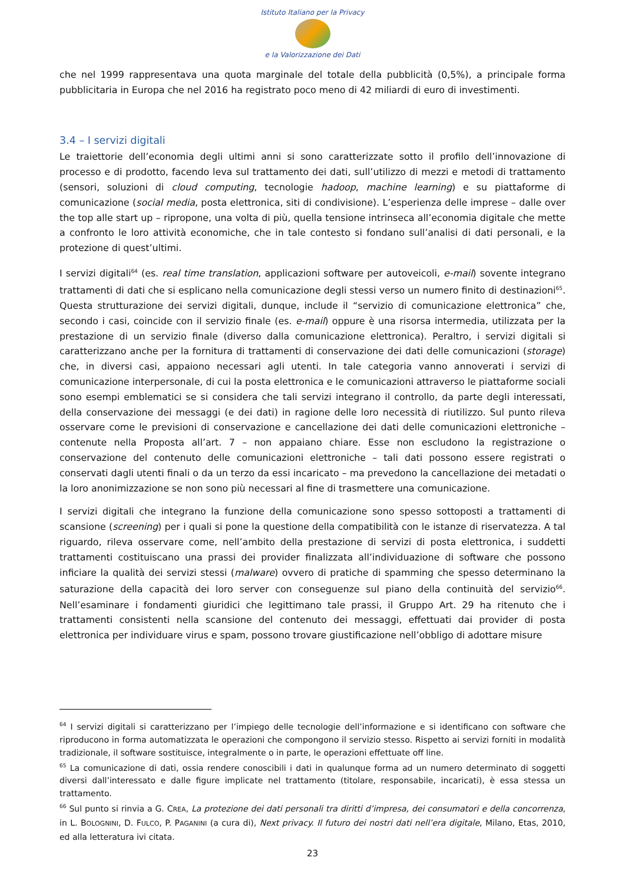Istituto Italiano per la Privacy
e la Valorizzazione dei Dati
che nel 1999 rappresentava una quota marginale del totale della pubblicità (0,5%), a principale forma pubblicitaria in Europa che nel 2016 ha registrato poco meno di 42 miliardi di euro di investimenti.
3.4 – I servizi digitali
Le traiettorie dell’economia degli ultimi anni si sono caratterizzate sotto il profilo dell’innovazione di processo e di prodotto, facendo leva sul trattamento dei dati, sull’utilizzo di mezzi e metodi di trattamento (sensori, soluzioni di cloud computing, tecnologie hadoop, machine learning) e su piattaforme di comunicazione (social media, posta elettronica, siti di condivisione). L’esperienza delle imprese – dalle over the top alle start up – ripropone, una volta di più, quella tensione intrinseca all’economia digitale che mette a confronto le loro attività economiche, che in tale contesto si fondano sull’analisi di dati personali, e la protezione di quest’ultimi.
I servizi digitali<sup>64</sup> (es. real time translation, applicazioni software per autoveicoli, e-mail) sovente integrano trattamenti di dati che si esplicano nella comunicazione degli stessi verso un numero finito di destinazioni<sup>65</sup>. Questa strutturazione dei servizi digitali, dunque, include il “servizio di comunicazione elettronica” che, secondo i casi, coincide con il servizio finale (es. e-mail) oppure è una risorsa intermedia, utilizzata per la prestazione di un servizio finale (diverso dalla comunicazione elettronica). Peraltro, i servizi digitali si caratterizzano anche per la fornitura di trattamenti di conservazione dei dati delle comunicazioni (storage) che, in diversi casi, appaiono necessari agli utenti. In tale categoria vanno annoverati i servizi di comunicazione interpersonale, di cui la posta elettronica e le comunicazioni attraverso le piattaforme sociali sono esempi emblematici se si considera che tali servizi integrano il controllo, da parte degli interessati, della conservazione dei messaggi (e dei dati) in ragione delle loro necessità di riutilizzo. Sul punto rileva osservare come le previsioni di conservazione e cancellazione dei dati delle comunicazioni elettroniche – contenute nella Proposta all’art. 7 – non appaiano chiare. Esse non escludono la registrazione o conservazione del contenuto delle comunicazioni elettroniche – tali dati possono essere registrati o conservati dagli utenti finali o da un terzo da essi incaricato – ma prevedono la cancellazione dei metadati o la loro anonimizzazione se non sono più necessari al fine di trasmettere una comunicazione.
I servizi digitali che integrano la funzione della comunicazione sono spesso sottoposti a trattamenti di scansione (screening) per i quali si pone la questione della compatibilità con le istanze di riservatezza. A tal riguardo, rileva osservare come, nell’ambito della prestazione di servizi di posta elettronica, i suddetti trattamenti costituiscano una prassi dei provider finalizzata all’individuazione di software che possono inficiare la qualità dei servizi stessi (malware) ovvero di pratiche di spamming che spesso determinano la saturazione della capacità dei loro server con conseguenze sul piano della continuità del servizio<sup>66</sup>. Nell’esaminare i fondamenti giuridici che legittimano tale prassi, il Gruppo Art. 29 ha ritenuto che i trattamenti consistenti nella scansione del contenuto dei messaggi, effettuati dai provider di posta elettronica per individuare virus e spam, possono trovare giustificazione nell’obbligo di adottare misure
<sup>64</sup> I servizi digitali si caratterizzano per l’impiego delle tecnologie dell’informazione e si identificano con software che riproducono in forma automatizzata le operazioni che compongono il servizio stesso. Rispetto ai servizi forniti in modalità tradizionale, il software sostituisce, integralmente o in parte, le operazioni effettuate off line.
<sup>65</sup> La comunicazione di dati, ossia rendere conoscibili i dati in qualunque forma ad un numero determinato di soggetti diversi dall’interessato e dalle figure implicate nel trattamento (titolare, responsabile, incaricati), è essa stessa un trattamento.
<sup>66</sup> Sul punto si rinvia a G. CREA, La protezione dei dati personali tra diritti d’impresa, dei consumatori e della concorrenza, in L. BOLOGNINI, D. FULCO, P. PAGANINI (a cura di), Next privacy. Il futuro dei nostri dati nell’era digitale, Milano, Etas, 2010, ed alla letteratura ivi citata.
23